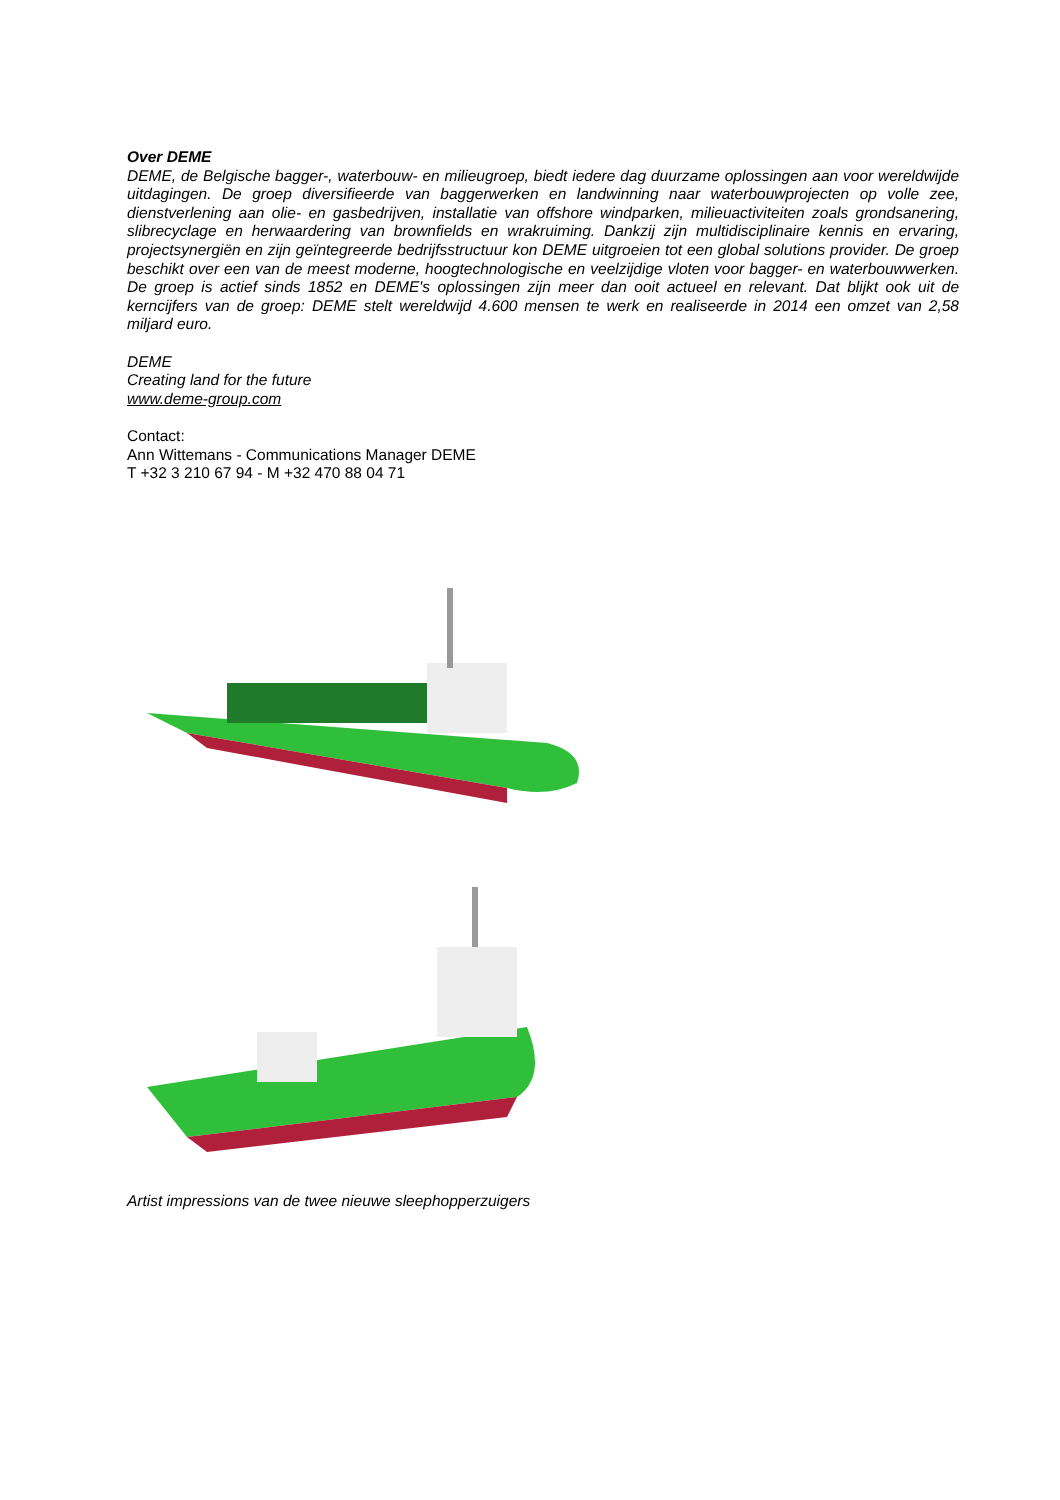Over DEME
DEME, de Belgische bagger-, waterbouw- en milieugroep, biedt iedere dag duurzame oplossingen aan voor wereldwijde uitdagingen. De groep diversifieerde van baggerwerken en landwinning naar waterbouwprojecten op volle zee, dienstverlening aan olie- en gasbedrijven, installatie van offshore windparken, milieuactiviteiten zoals grondsanering, slibrecyclage en herwaardering van brownfields en wrakruiming. Dankzij zijn multidisciplinaire kennis en ervaring, projectsynergiën en zijn geïntegreerde bedrijfsstructuur kon DEME uitgroeien tot een global solutions provider. De groep beschikt over een van de meest moderne, hoogtechnologische en veelzijdige vloten voor bagger- en waterbouwwerken. De groep is actief sinds 1852 en DEME's oplossingen zijn meer dan ooit actueel en relevant. Dat blijkt ook uit de kerncijfers van de groep: DEME stelt wereldwijd 4.600 mensen te werk en realiseerde in 2014 een omzet van 2,58 miljard euro.
DEME
Creating land for the future
www.deme-group.com
Contact:
Ann Wittemans - Communications Manager DEME
T +32 3 210 67 94 - M +32 470 88 04 71
Artist impressions van de twee nieuwe sleephopperzuigers